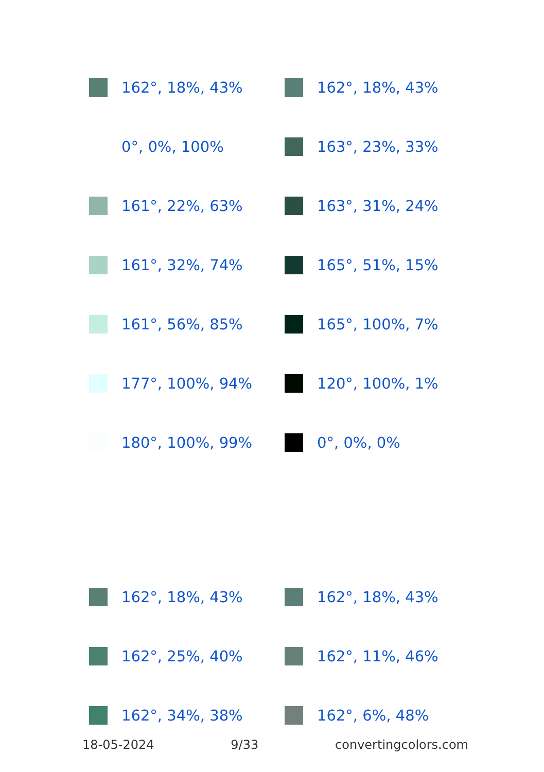162°, 18%, 43% 162°, 18%, 43%
0°, 0%, 100% 163°, 23%, 33%
161°, 22%, 63% 163°, 31%, 24%
161°, 32%, 74% 165°, 51%, 15%
161°, 56%, 85% 165°, 100%, 7%
177°, 100%, 94% 120°, 100%, 1%
180°, 100%, 99% 0°, 0%, 0%
162°, 18%, 43% 162°, 18%, 43%
162°, 25%, 40% 162°, 11%, 46%
162°, 34%, 38% 162°, 6%, 48%
18-05-2024 9/33 convertingcolors.com